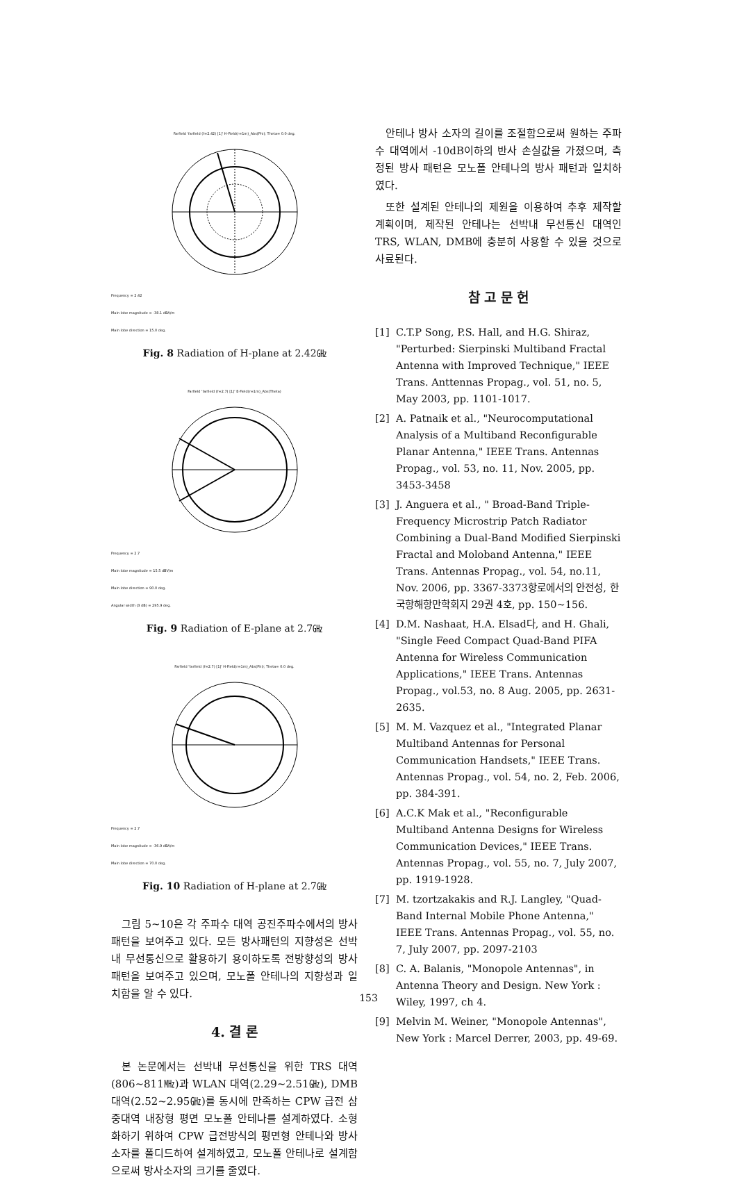Farfield 'farfield (f=2.42) [1]' H-Field(r=1m)_Abs(Phi); Theta= 0.0 deg.
Frequency = 2.42
Main lobe magnitude = -38.1 dBA/m
Main lobe direction = 15.0 deg.
Fig. 8 Radiation of H-plane at 2.42㎓
Farfield 'farfield (f=2.7) [1]' E-Field(r=1m)_Abs(Theta)
Frequency = 2.7
Main lobe magnitude = 15.5 dBV/m
Main lobe direction = 90.0 deg.
Angular width (3 dB) = 295.9 deg.
Fig. 9 Radiation of E-plane at 2.7㎓
Farfield 'farfield (f=2.7) [1]' H-Field(r=1m)_Abs(Phi); Theta= 0.0 deg.
Frequency = 2.7
Main lobe magnitude = -36.9 dBA/m
Main lobe direction = 70.0 deg.
Fig. 10 Radiation of H-plane at 2.7㎓
그림 5~10은 각 주파수 대역 공진주파수에서의 방사패턴을 보여주고 있다. 모든 방사패턴의 지향성은 선박내 무선통신으로 활용하기 용이하도록 전방향성의 방사패턴을 보여주고 있으며, 모노폴 안테나의 지향성과 일치함을 알 수 있다.
4. 결 론
본 논문에서는 선박내 무선통신을 위한 TRS 대역(806~811㎒)과 WLAN 대역(2.29~2.51㎓), DMB 대역(2.52~2.95㎓)를 동시에 만족하는 CPW 급전 삼중대역 내장형 평면 모노폴 안테나를 설계하였다. 소형화하기 위하여 CPW 급전방식의 평면형 안테나와 방사소자를 폴디드하여 설계하였고, 모노폴 안테나로 설계함으로써 방사소자의 크기를 줄였다.
안테나 방사 소자의 길이를 조절함으로써 원하는 주파수 대역에서 -10dB이하의 반사 손실값을 가졌으며, 측정된 방사 패턴은 모노폴 안테나의 방사 패턴과 일치하였다.
또한 설계된 안테나의 제원을 이용하여 추후 제작할 계획이며, 제작된 안테나는 선박내 무선통신 대역인 TRS, WLAN, DMB에 충분히 사용할 수 있을 것으로 사료된다.
참 고 문 헌
[1] C.T.P Song, P.S. Hall, and H.G. Shiraz, "Perturbed: Sierpinski Multiband Fractal Antenna with Improved Technique," IEEE Trans. Anttennas Propag., vol. 51, no. 5, May 2003, pp. 1101-1017.
[2] A. Patnaik et al., "Neurocomputational Analysis of a Multiband Reconfigurable Planar Antenna," IEEE Trans. Antennas Propag., vol. 53, no. 11, Nov. 2005, pp. 3453-3458
[3] J. Anguera et al., " Broad-Band Triple-Frequency Microstrip Patch Radiator Combining a Dual-Band Modified Sierpinski Fractal and Moloband Antenna," IEEE Trans. Antennas Propag., vol. 54, no.11, Nov. 2006, pp. 3367-3373항로에서의 안전성, 한국항해항만학회지 29권 4호, pp. 150~156.
[4] D.M. Nashaat, H.A. Elsad다, and H. Ghali, "Single Feed Compact Quad-Band PIFA Antenna for Wireless Communication Applications," IEEE Trans. Antennas Propag., vol.53, no. 8 Aug. 2005, pp. 2631-2635.
[5] M. M. Vazquez et al., "Integrated Planar Multiband Antennas for Personal Communication Handsets," IEEE Trans. Antennas Propag., vol. 54, no. 2, Feb. 2006, pp. 384-391.
[6] A.C.K Mak et al., "Reconfigurable Multiband Antenna Designs for Wireless Communication Devices," IEEE Trans. Antennas Propag., vol. 55, no. 7, July 2007, pp. 1919-1928.
[7] M. tzortzakakis and R.J. Langley, "Quad-Band Internal Mobile Phone Antenna," IEEE Trans. Antennas Propag., vol. 55, no. 7, July 2007, pp. 2097-2103
[8] C. A. Balanis, "Monopole Antennas", in Antenna Theory and Design. New York : Wiley, 1997, ch 4.
[9] Melvin M. Weiner, "Monopole Antennas", New York : Marcel Derrer, 2003, pp. 49-69.
153